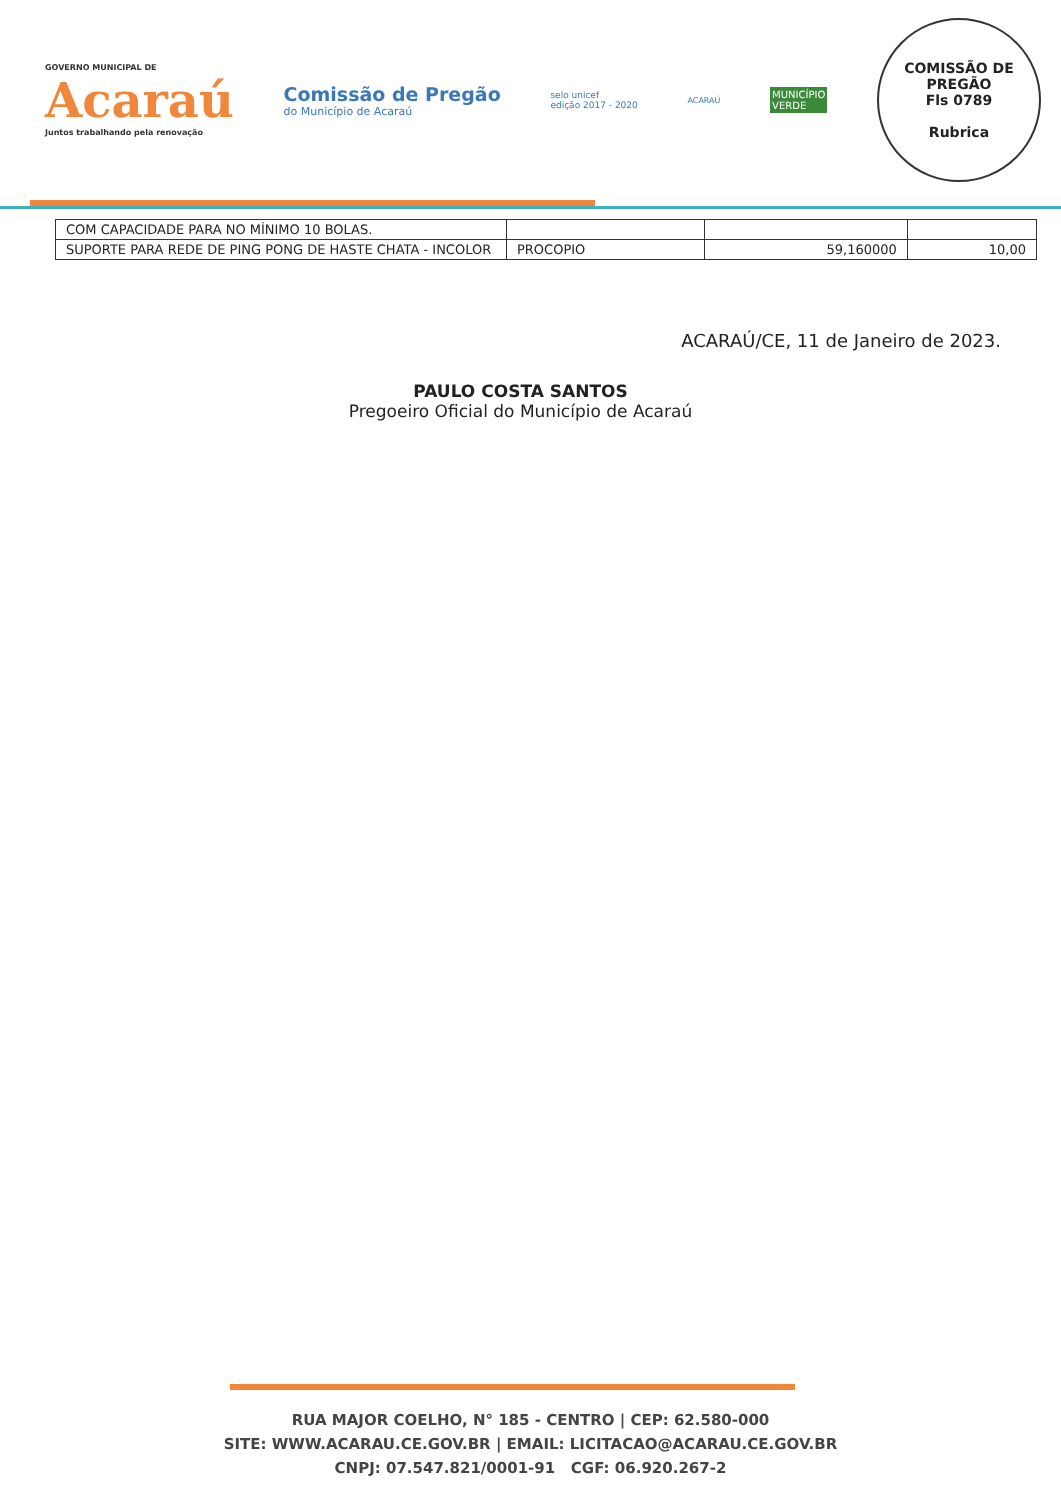GOVERNO MUNICIPAL DE
Acaraú
Juntos trabalhando pela renovação
Comissão de Pregão
do Município de Acaraú
selo unicef
edição 2017 - 2020
ACARAÚ
MUNICÍPIO
VERDE
COMISSÃO DE PREGÃO
Fls 0789
Rubrica
| COM CAPACIDADE PARA NO MÍNIMO 10 BOLAS. | | | |
| SUPORTE PARA REDE DE PING PONG DE HASTE CHATA - INCOLOR | PROCOPIO | 59,160000 | 10,00 |
ACARAÚ/CE, 11 de Janeiro de 2023.
PAULO COSTA SANTOS
Pregoeiro Oficial do Município de Acaraú
RUA MAJOR COELHO, N° 185 - CENTRO | CEP: 62.580-000
SITE: WWW.ACARAU.CE.GOV.BR | EMAIL: LICITACAO@ACARAU.CE.GOV.BR
CNPJ: 07.547.821/0001-91 CGF: 06.920.267-2